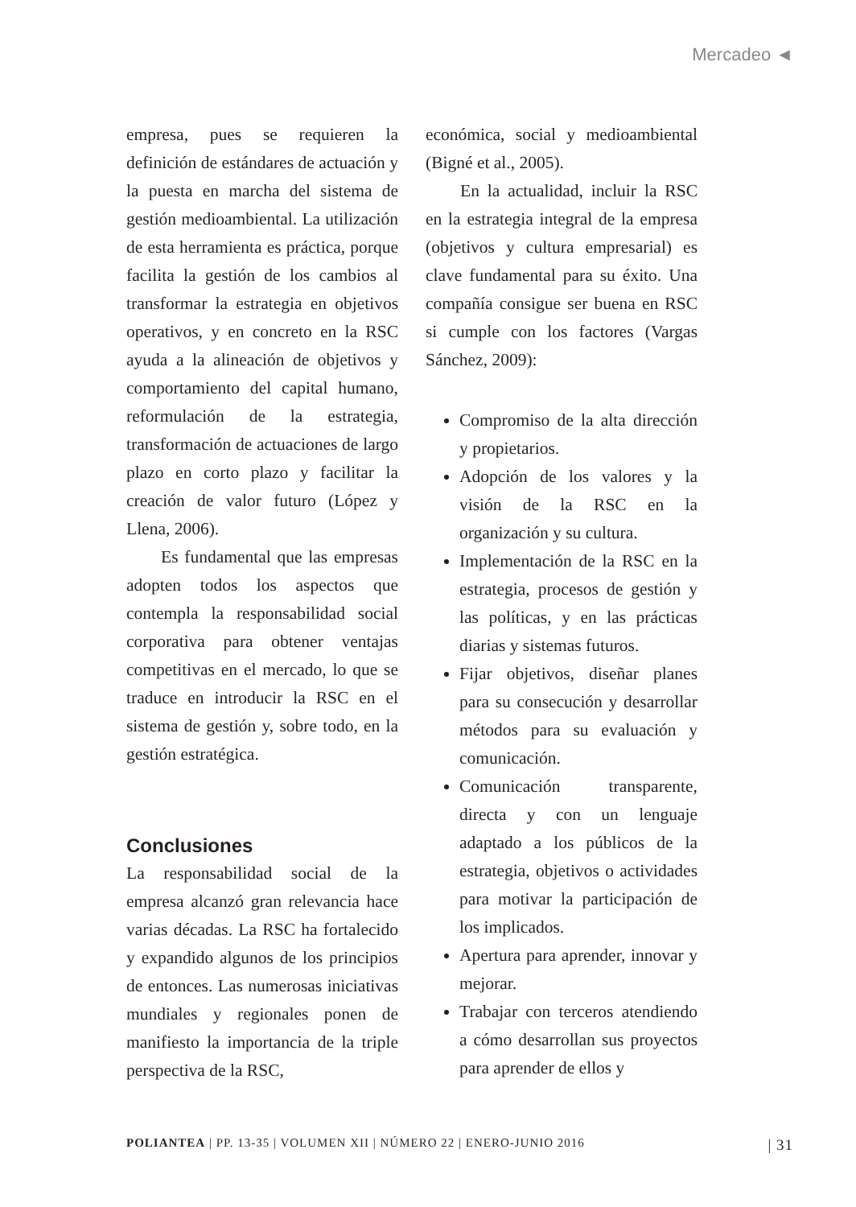Mercadeo ◄
empresa, pues se requieren la definición de estándares de actuación y la puesta en marcha del sistema de gestión medioambiental. La utilización de esta herramienta es práctica, porque facilita la gestión de los cambios al transformar la estrategia en objetivos operativos, y en concreto en la RSC ayuda a la alineación de objetivos y comportamiento del capital humano, reformulación de la estrategia, transformación de actuaciones de largo plazo en corto plazo y facilitar la creación de valor futuro (López y Llena, 2006).
Es fundamental que las empresas adopten todos los aspectos que contempla la responsabilidad social corporativa para obtener ventajas competitivas en el mercado, lo que se traduce en introducir la RSC en el sistema de gestión y, sobre todo, en la gestión estratégica.
Conclusiones
La responsabilidad social de la empresa alcanzó gran relevancia hace varias décadas. La RSC ha fortalecido y expandido algunos de los principios de entonces. Las numerosas iniciativas mundiales y regionales ponen de manifiesto la importancia de la triple perspectiva de la RSC,
económica, social y medioambiental (Bigné et al., 2005).
En la actualidad, incluir la RSC en la estrategia integral de la empresa (objetivos y cultura empresarial) es clave fundamental para su éxito. Una compañía consigue ser buena en RSC si cumple con los factores (Vargas Sánchez, 2009):
Compromiso de la alta dirección y propietarios.
Adopción de los valores y la visión de la RSC en la organización y su cultura.
Implementación de la RSC en la estrategia, procesos de gestión y las políticas, y en las prácticas diarias y sistemas futuros.
Fijar objetivos, diseñar planes para su consecución y desarrollar métodos para su evaluación y comunicación.
Comunicación transparente, directa y con un lenguaje adaptado a los públicos de la estrategia, objetivos o actividades para motivar la participación de los implicados.
Apertura para aprender, innovar y mejorar.
Trabajar con terceros atendiendo a cómo desarrollan sus proyectos para aprender de ellos y
POLIANTEA | PP. 13-35 | VOLUMEN XII | NÚMERO 22 | ENERO-JUNIO 2016 | 31